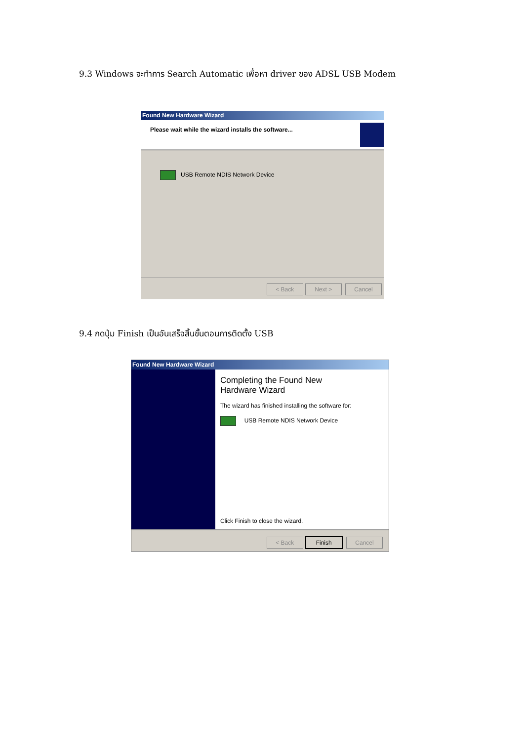9.3 Windows จะทำการ Search Automatic เพื่อหา driver ของ ADSL USB Modem
Found New Hardware Wizard
Please wait while the wizard installs the software...
USB Remote NDIS Network Device
< Back Next > Cancel
9.4 กดปุ่ม Finish เป็นอันเสร็จสิ้นขั้นตอนการติดตั้ง USB
Found New Hardware Wizard
Completing the Found New
Hardware Wizard
The wizard has finished installing the software for:
USB Remote NDIS Network Device
Click Finish to close the wizard.
< Back Finish Cancel